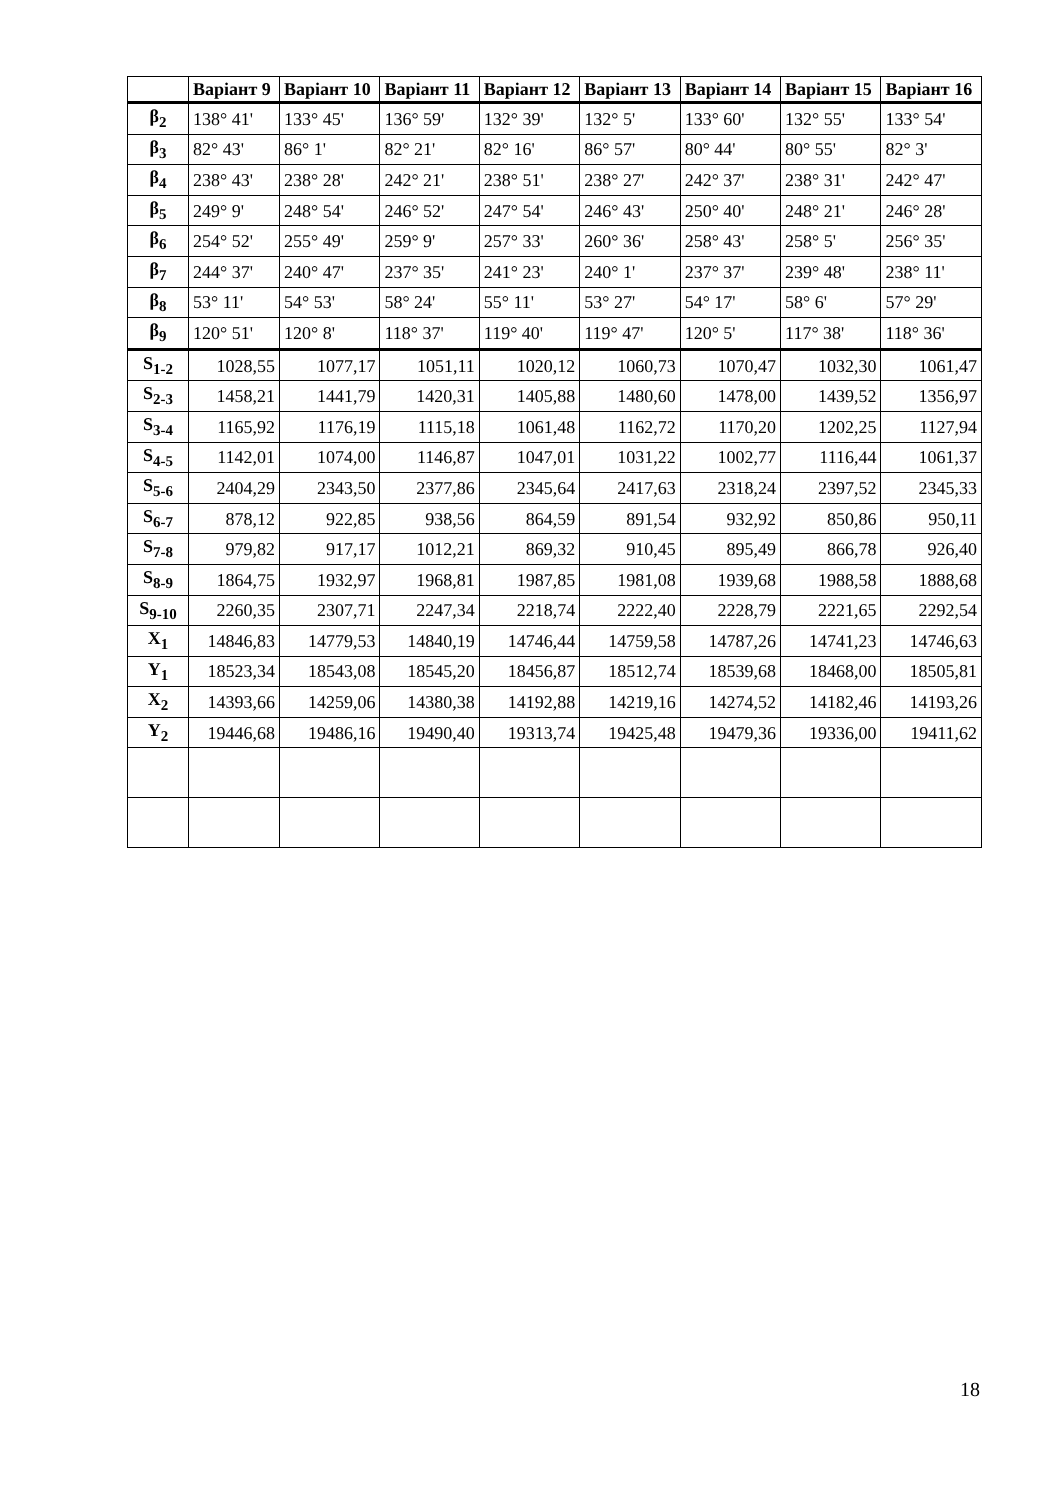| | Варіант 9 | Варіант 10 | Варіант 11 | Варіант 12 | Варіант 13 | Варіант 14 | Варіант 15 | Варіант 16 |
| --- | --- | --- | --- | --- | --- | --- | --- | --- |
| β<sub>2</sub> | 138° 41' | 133° 45' | 136° 59' | 132° 39' | 132° 5' | 133° 60' | 132° 55' | 133° 54' |
| β<sub>3</sub> | 82° 43' | 86° 1' | 82° 21' | 82° 16' | 86° 57' | 80° 44' | 80° 55' | 82° 3' |
| β<sub>4</sub> | 238° 43' | 238° 28' | 242° 21' | 238° 51' | 238° 27' | 242° 37' | 238° 31' | 242° 47' |
| β<sub>5</sub> | 249° 9' | 248° 54' | 246° 52' | 247° 54' | 246° 43' | 250° 40' | 248° 21' | 246° 28' |
| β<sub>6</sub> | 254° 52' | 255° 49' | 259° 9' | 257° 33' | 260° 36' | 258° 43' | 258° 5' | 256° 35' |
| β<sub>7</sub> | 244° 37' | 240° 47' | 237° 35' | 241° 23' | 240° 1' | 237° 37' | 239° 48' | 238° 11' |
| β<sub>8</sub> | 53° 11' | 54° 53' | 58° 24' | 55° 11' | 53° 27' | 54° 17' | 58° 6' | 57° 29' |
| β<sub>9</sub> | 120° 51' | 120° 8' | 118° 37' | 119° 40' | 119° 47' | 120° 5' | 117° 38' | 118° 36' |
| S<sub>1-2</sub> | 1028,55 | 1077,17 | 1051,11 | 1020,12 | 1060,73 | 1070,47 | 1032,30 | 1061,47 |
| S<sub>2-3</sub> | 1458,21 | 1441,79 | 1420,31 | 1405,88 | 1480,60 | 1478,00 | 1439,52 | 1356,97 |
| S<sub>3-4</sub> | 1165,92 | 1176,19 | 1115,18 | 1061,48 | 1162,72 | 1170,20 | 1202,25 | 1127,94 |
| S<sub>4-5</sub> | 1142,01 | 1074,00 | 1146,87 | 1047,01 | 1031,22 | 1002,77 | 1116,44 | 1061,37 |
| S<sub>5-6</sub> | 2404,29 | 2343,50 | 2377,86 | 2345,64 | 2417,63 | 2318,24 | 2397,52 | 2345,33 |
| S<sub>6-7</sub> | 878,12 | 922,85 | 938,56 | 864,59 | 891,54 | 932,92 | 850,86 | 950,11 |
| S<sub>7-8</sub> | 979,82 | 917,17 | 1012,21 | 869,32 | 910,45 | 895,49 | 866,78 | 926,40 |
| S<sub>8-9</sub> | 1864,75 | 1932,97 | 1968,81 | 1987,85 | 1981,08 | 1939,68 | 1988,58 | 1888,68 |
| S<sub>9-10</sub> | 2260,35 | 2307,71 | 2247,34 | 2218,74 | 2222,40 | 2228,79 | 2221,65 | 2292,54 |
| X<sub>1</sub> | 14846,83 | 14779,53 | 14840,19 | 14746,44 | 14759,58 | 14787,26 | 14741,23 | 14746,63 |
| Y<sub>1</sub> | 18523,34 | 18543,08 | 18545,20 | 18456,87 | 18512,74 | 18539,68 | 18468,00 | 18505,81 |
| X<sub>2</sub> | 14393,66 | 14259,06 | 14380,38 | 14192,88 | 14219,16 | 14274,52 | 14182,46 | 14193,26 |
| Y<sub>2</sub> | 19446,68 | 19486,16 | 19490,40 | 19313,74 | 19425,48 | 19479,36 | 19336,00 | 19411,62 |
18